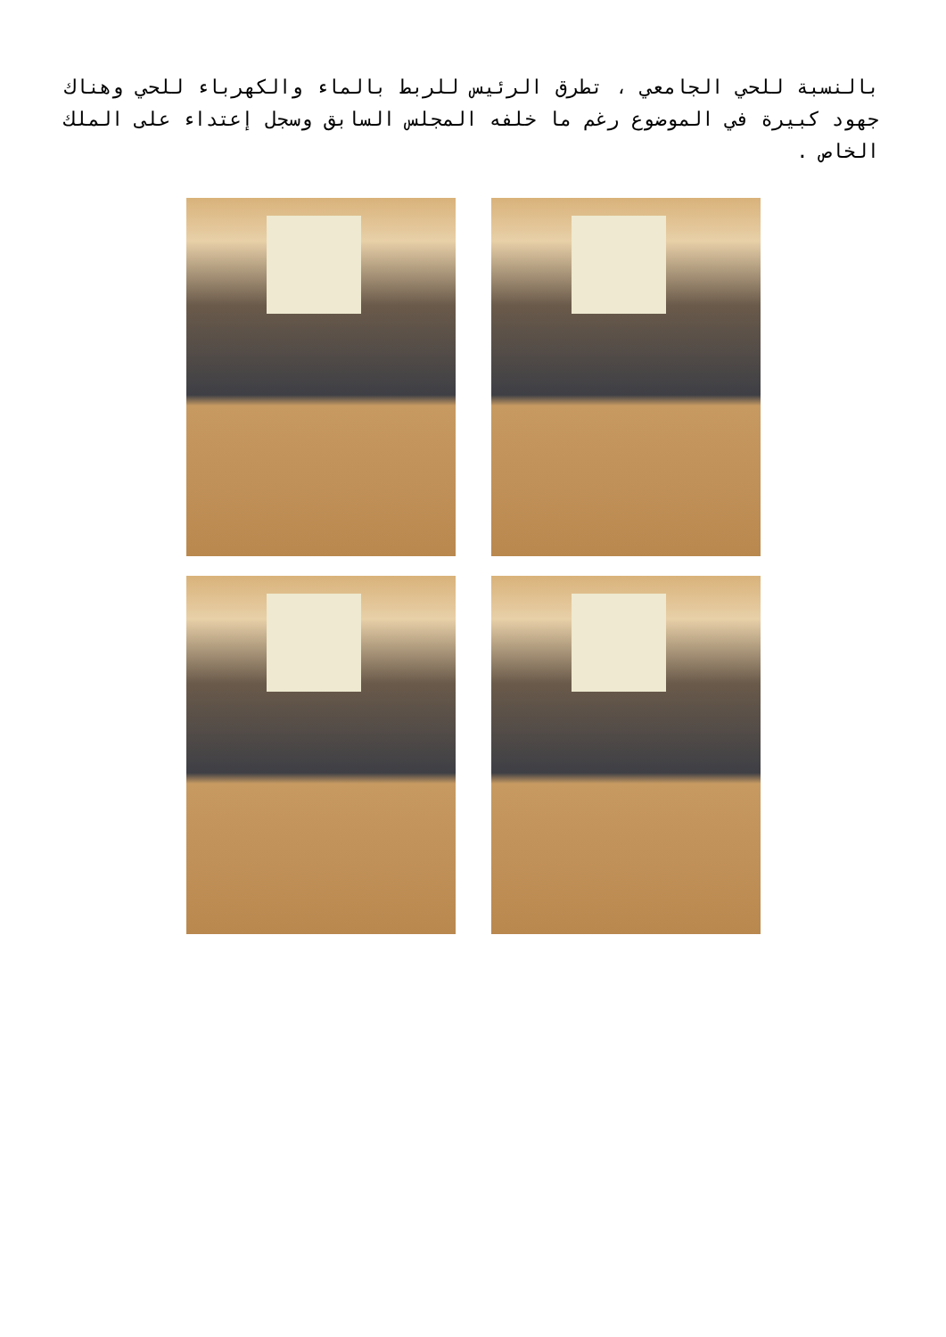بالنسبة للحي الجامعي ، تطرق الرئيس للربط بالماء والكهرباء للحي وهناك جهود كبيرة في الموضوع رغم ما خلفه المجلس السابق وسجل إعتداء على الملك الخاص .